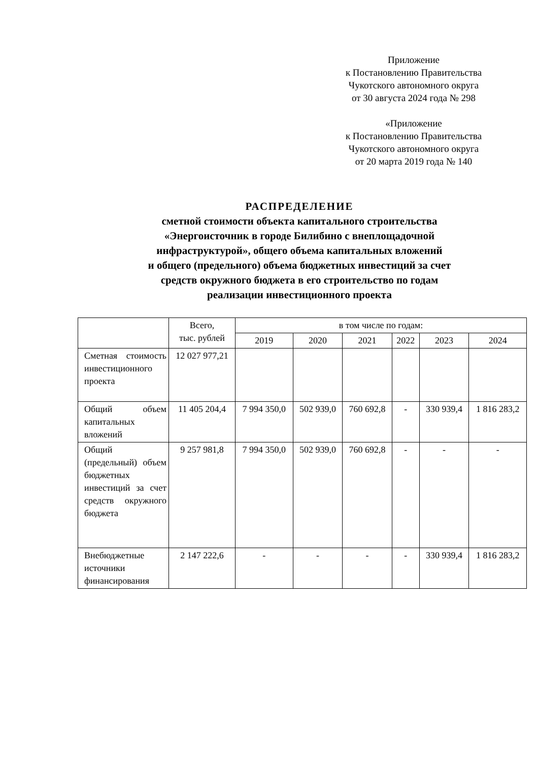Приложение
к Постановлению Правительства
Чукотского автономного округа
от 30 августа 2024 года № 298
«Приложение
к Постановлению Правительства
Чукотского автономного округа
от 20 марта 2019 года № 140
РАСПРЕДЕЛЕНИЕ
сметной стоимости объекта капитального строительства
«Энергоисточник в городе Билибино с внеплощадочной
инфраструктурой», общего объема капитальных вложений
и общего (предельного) объема бюджетных инвестиций за счет
средств окружного бюджета в его строительство по годам
реализации инвестиционного проекта
| | Всего, тыс. рублей | в том числе по годам: | | | | | |
| --- | --- | --- | --- | --- | --- | --- | --- |
| | | 2019 | 2020 | 2021 | 2022 | 2023 | 2024 |
| Сметная стоимость инвестиционного проекта | 12 027 977,21 | | | | | | |
| Общий объем капитальных вложений | 11 405 204,4 | 7 994 350,0 | 502 939,0 | 760 692,8 | - | 330 939,4 | 1 816 283,2 |
| Общий (предельный) объем бюджетных инвестиций за счет средств окружного бюджета | 9 257 981,8 | 7 994 350,0 | 502 939,0 | 760 692,8 | - | - | - |
| Внебюджетные источники финансирования | 2 147 222,6 | - | - | - | - | 330 939,4 | 1 816 283,2 |